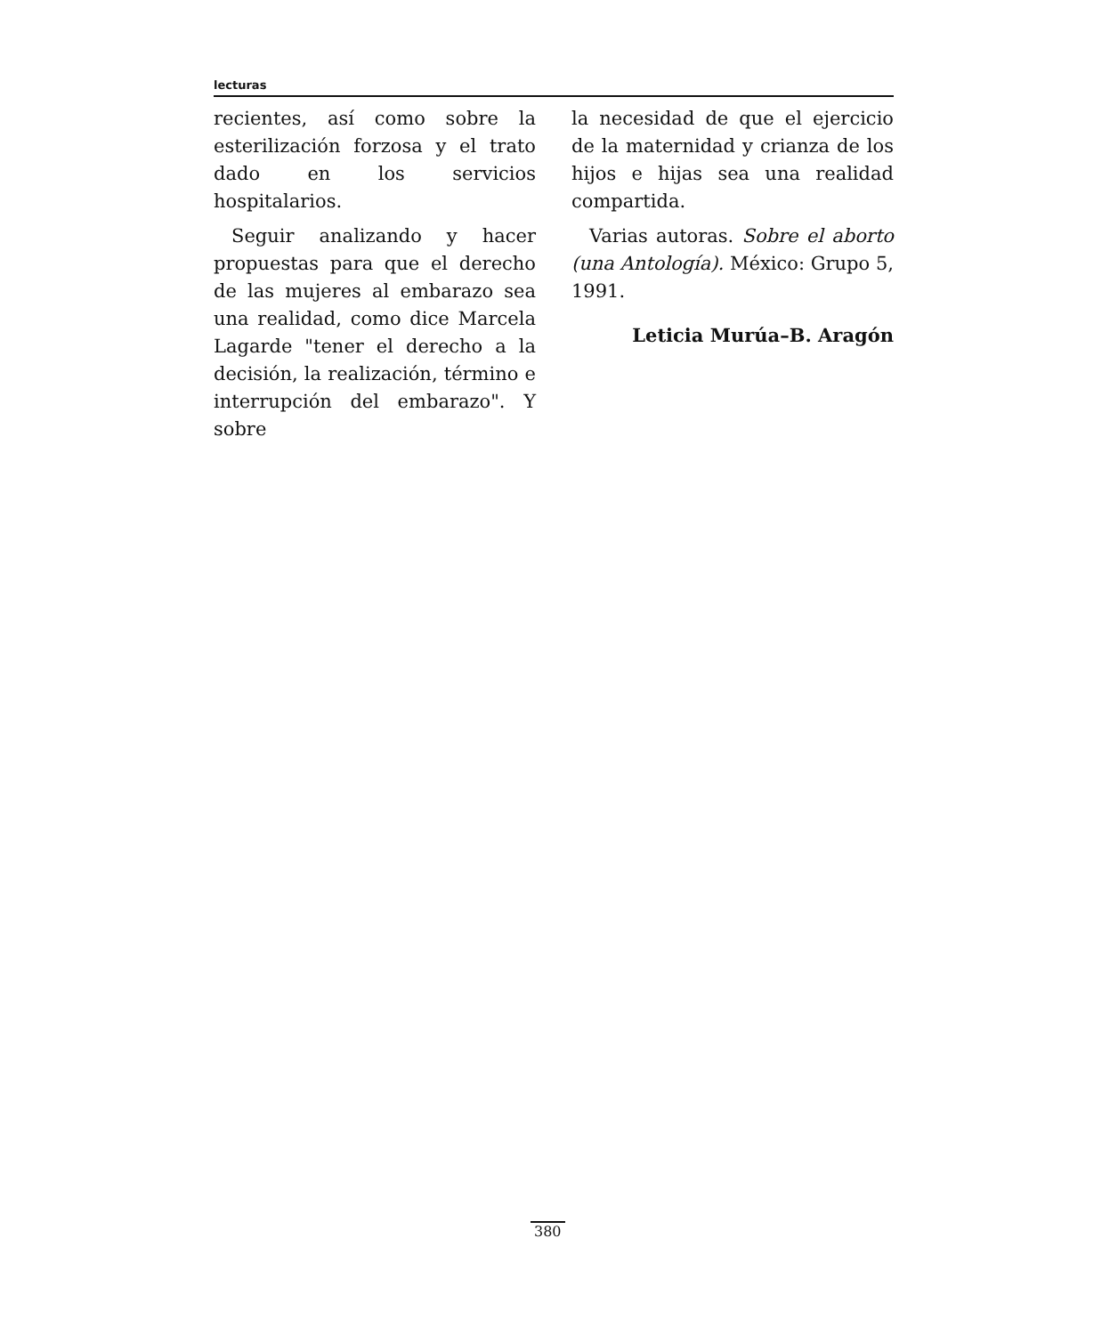lecturas
recientes, así como sobre la esterilización forzosa y el trato dado en los servicios hospitalarios.
Seguir analizando y hacer propuestas para que el derecho de las mujeres al embarazo sea una realidad, como dice Marcela Lagarde "tener el derecho a la decisión, la realización, término e interrupción del embarazo". Y sobre
la necesidad de que el ejercicio de la maternidad y crianza de los hijos e hijas sea una realidad compartida.
Varias autoras. Sobre el aborto (una Antología). México: Grupo 5, 1991.
Leticia Murúa–B. Aragón
380